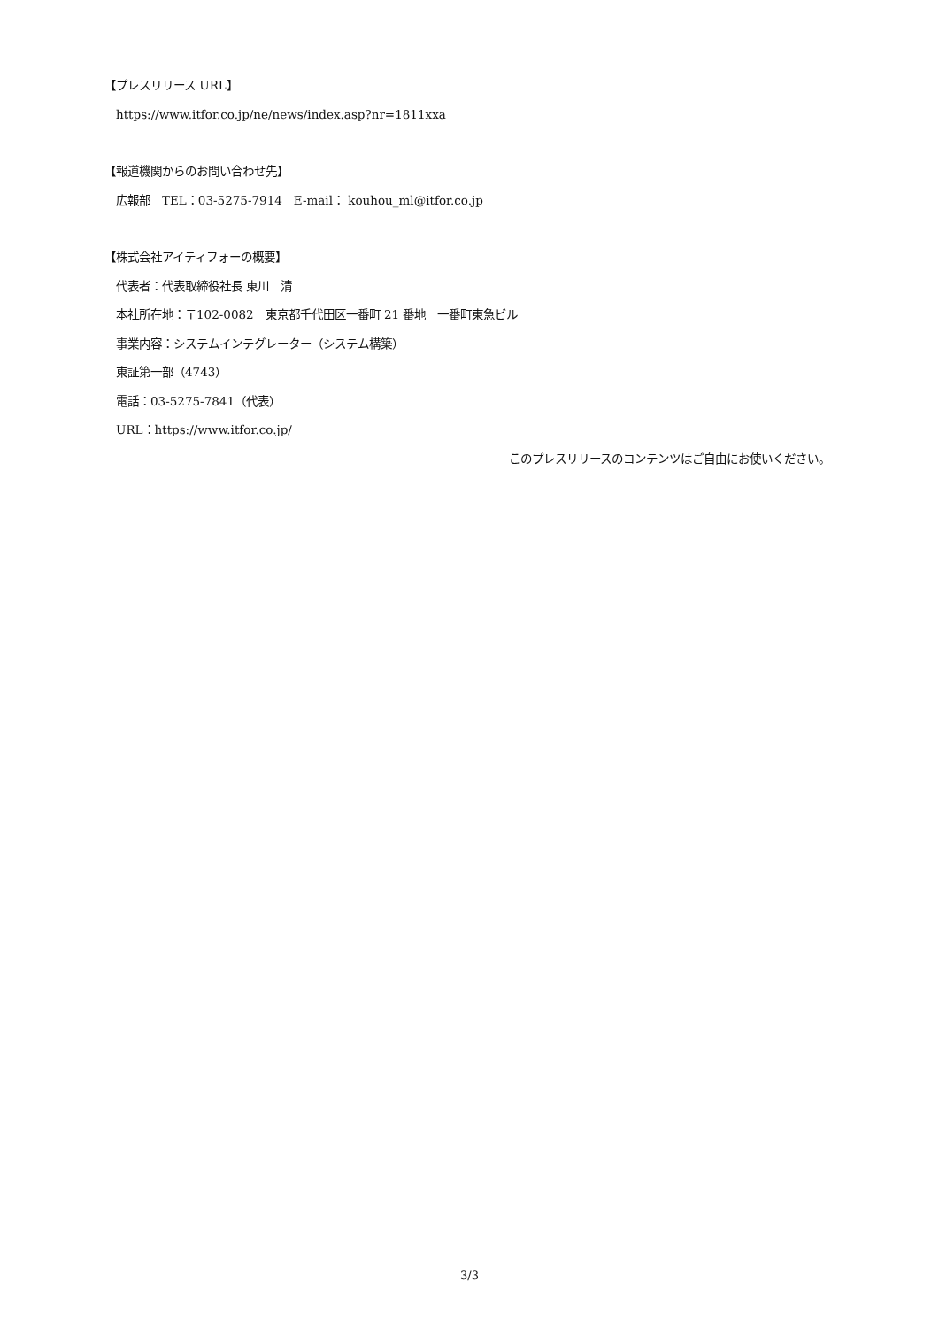【プレスリリース URL】
https://www.itfor.co.jp/ne/news/index.asp?nr=1811xxa
【報道機関からのお問い合わせ先】
広報部　TEL：03-5275-7914　E-mail： kouhou_ml@itfor.co.jp
【株式会社アイティフォーの概要】
代表者：代表取締役社長 東川　清
本社所在地：〒102-0082　東京都千代田区一番町 21 番地　一番町東急ビル
事業内容：システムインテグレーター（システム構築）
東証第一部（4743）
電話：03-5275-7841（代表）
URL：https://www.itfor.co.jp/
このプレスリリースのコンテンツはご自由にお使いください。
3/3